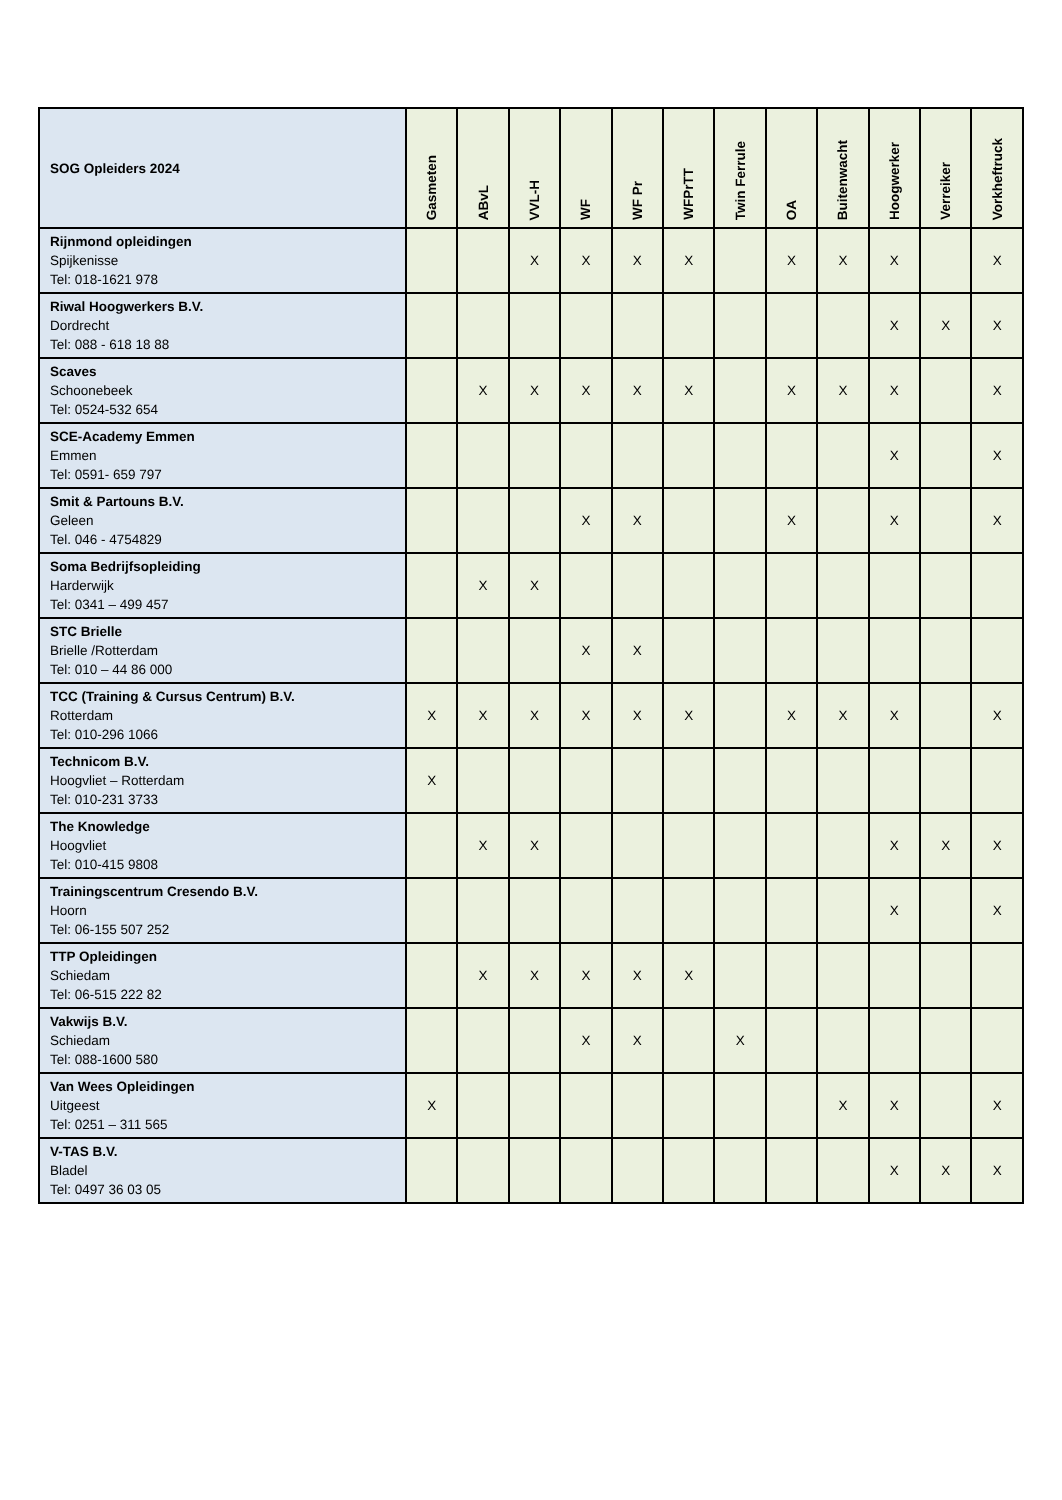| SOG Opleiders 2024 | Gasmeten | ABvL | VVL-H | WF | WF Pr | WFPrTT | Twin Ferrule | OA | Buitenwacht | Hoogwerker | Verreiker | Vorkheftruck |
| --- | --- | --- | --- | --- | --- | --- | --- | --- | --- | --- | --- | --- |
| Rijnmond opleidingen Spijkenisse Tel: 018-1621 978 | | | X | X | X | X | | X | X | X | | X |
| Riwal Hoogwerkers B.V. Dordrecht Tel: 088 - 618 18 88 | | | | | | | | | | X | X | X |
| Scaves Schoonebeek Tel: 0524-532 654 | | X | X | X | X | X | | X | X | X | | X |
| SCE-Academy Emmen Emmen Tel: 0591- 659 797 | | | | | | | | | | X | | X |
| Smit & Partouns B.V. Geleen Tel. 046 - 4754829 | | | | X | X | | | X | | X | | X |
| Soma Bedrijfsopleiding Harderwijk Tel: 0341 – 499 457 | | X | X | | | | | | | | | |
| STC Brielle Brielle /Rotterdam Tel: 010 – 44 86 000 | | | | X | X | | | | | | | |
| TCC (Training & Cursus Centrum) B.V. Rotterdam Tel: 010-296 1066 | X | X | X | X | X | X | | X | X | X | | X |
| Technicom B.V. Hoogvliet – Rotterdam Tel: 010-231 3733 | X | | | | | | | | | | | |
| The Knowledge Hoogvliet Tel: 010-415 9808 | | X | X | | | | | | | X | X | X |
| Trainingscentrum Cresendo B.V. Hoorn Tel: 06-155 507 252 | | | | | | | | | | X | | X |
| TTP Opleidingen Schiedam Tel: 06-515 222 82 | | X | X | X | X | X | | | | | | |
| Vakwijs B.V. Schiedam Tel: 088-1600 580 | | | | X | X | | X | | | | | |
| Van Wees Opleidingen Uitgeest Tel: 0251 – 311 565 | X | | | | | | | | X | X | | X |
| V-TAS B.V. Bladel Tel: 0497 36 03 05 | | | | | | | | | | X | X | X |